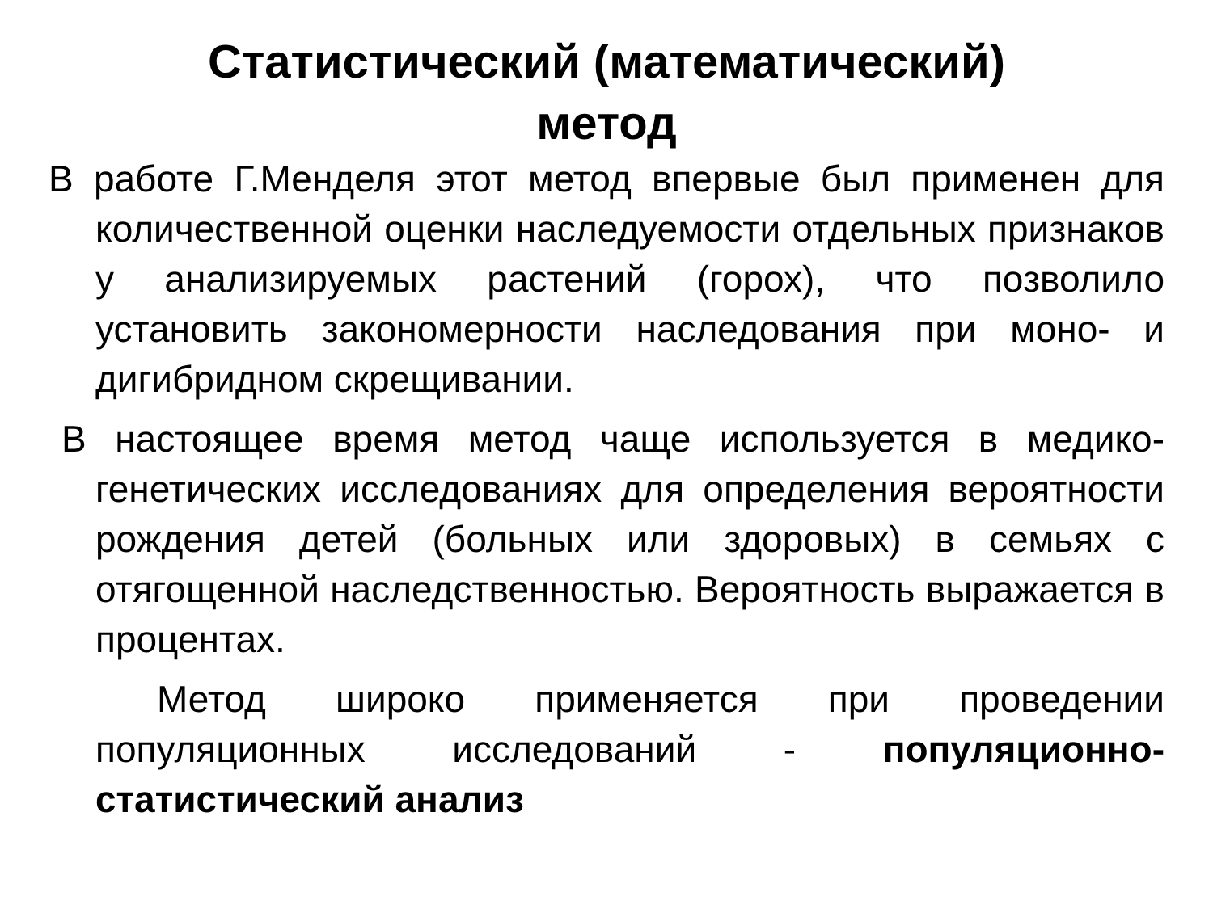Статистический (математический)
метод
В работе Г.Менделя этот метод впервые был применен для количественной оценки наследуемости отдельных признаков у анализируемых растений (горох), что позволило установить закономерности наследования при моно- и дигибридном скрещивании.
В настоящее время метод чаще используется в медико-генетических исследованиях для определения вероятности рождения детей (больных или здоровых) в семьях с отягощенной наследственностью. Вероятность выражается в процентах.
Метод широко применяется при проведении популяционных исследований - популяционно-статистический анализ